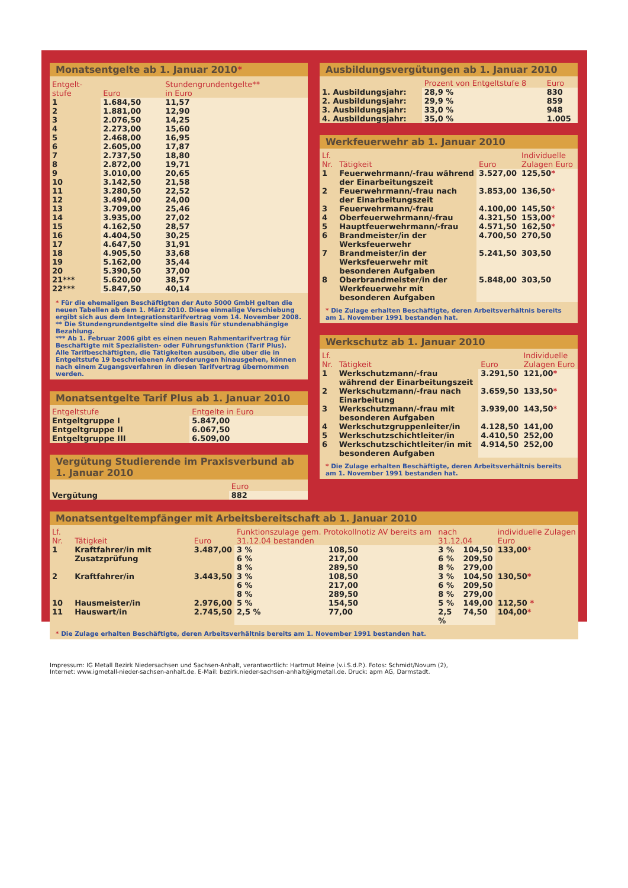Monatsentgelte ab 1. Januar 2010*
| Entgelt- stufe | Euro | Stundengrundentgelte** in Euro |
| --- | --- | --- |
| 1 | 1.684,50 | 11,57 |
| 2 | 1.881,00 | 12,90 |
| 3 | 2.076,50 | 14,25 |
| 4 | 2.273,00 | 15,60 |
| 5 | 2.468,00 | 16,95 |
| 6 | 2.605,00 | 17,87 |
| 7 | 2.737,50 | 18,80 |
| 8 | 2.872,00 | 19,71 |
| 9 | 3.010,00 | 20,65 |
| 10 | 3.142,50 | 21,58 |
| 11 | 3.280,50 | 22,52 |
| 12 | 3.494,00 | 24,00 |
| 13 | 3.709,00 | 25,46 |
| 14 | 3.935,00 | 27,02 |
| 15 | 4.162,50 | 28,57 |
| 16 | 4.404,50 | 30,25 |
| 17 | 4.647,50 | 31,91 |
| 18 | 4.905,50 | 33,68 |
| 19 | 5.162,00 | 35,44 |
| 20 | 5.390,50 | 37,00 |
| 21*** | 5.620,00 | 38,57 |
| 22*** | 5.847,50 | 40,14 |
* Für die ehemaligen Beschäftigten der Auto 5000 GmbH gelten die neuen Tabellen ab dem 1. März 2010. Diese einmalige Verschiebung ergibt sich aus dem Integrationstarifvertrag vom 14. November 2008.
** Die Stundengrundentgelte sind die Basis für stundenabhängige Bezahlung.
*** Ab 1. Februar 2006 gibt es einen neuen Rahmentarifvertrag für Beschäftigte mit Spezialisten- oder Führungsfunktion (Tarif Plus). Alle Tarifbeschäftigten, die Tätigkeiten ausüben, die über die in Entgeltstufe 19 beschriebenen Anforderungen hinausgehen, können nach einem Zugangsverfahren in diesen Tarifvertrag übernommen werden.
Monatsentgelte Tarif Plus ab 1. Januar 2010
| Entgeltstufe | Entgelte in Euro |
| --- | --- |
| Entgeltgruppe I | 5.847,00 |
| Entgeltgruppe II | 6.067,50 |
| Entgeltgruppe III | 6.509,00 |
Vergütung Studierende im Praxisverbund ab 1. Januar 2010
| | Euro |
| --- | --- |
| Vergütung | 882 |
Ausbildungsvergütungen ab 1. Januar 2010
| | Prozent von Entgeltstufe 8 | Euro |
| --- | --- | --- |
| 1. Ausbildungsjahr: | 28,9 % | 830 |
| 2. Ausbildungsjahr: | 29,9 % | 859 |
| 3. Ausbildungsjahr: | 33,0 % | 948 |
| 4. Ausbildungsjahr: | 35,0 % | 1.005 |
Werkfeuerwehr ab 1. Januar 2010
| Lf. Nr. | Tätigkeit | Euro | Individuelle Zulagen Euro |
| --- | --- | --- | --- |
| 1 | Feuerwehrmann/-frau während der Einarbeitungszeit | 3.527,00 | 125,50 * |
| 2 | Feuerwehrmann/-frau nach der Einarbeitungszeit | 3.853,00 | 136,50 * |
| 3 | Feuerwehrmann/-frau | 4.100,00 | 145,50 * |
| 4 | Oberfeuerwehrmann/-frau | 4.321,50 | 153,00 * |
| 5 | Hauptfeuerwehrmann/-frau | 4.571,50 | 162,50 * |
| 6 | Brandmeister/in der Werksfeuerwehr | 4.700,50 | 270,50 |
| 7 | Brandmeister/in der Werksfeuerwehr mit besonderen Aufgaben | 5.241,50 | 303,50 |
| 8 | Oberbrandmeister/in der Werkfeuerwehr mit besonderen Aufgaben | 5.848,00 | 303,50 |
* Die Zulage erhalten Beschäftigte, deren Arbeitsverhältnis bereits am 1. November 1991 bestanden hat.
Werkschutz ab 1. Januar 2010
| Lf. Nr. | Tätigkeit | Euro | Individuelle Zulagen Euro |
| --- | --- | --- | --- |
| 1 | Werkschutzmann/-frau während der Einarbeitungszeit | 3.291,50 | 121,00 * |
| 2 | Werkschutzmann/-frau nach Einarbeitung | 3.659,50 | 133,50 * |
| 3 | Werkschutzmann/-frau mit besonderen Aufgaben | 3.939,00 | 143,50 * |
| 4 | Werkschutzgruppenleiter/in | 4.128,50 | 141,00 |
| 5 | Werkschutzschichtleiter/in | 4.410,50 | 252,00 |
| 6 | Werkschutzschichtleiter/in mit besonderen Aufgaben | 4.914,50 | 252,00 |
* Die Zulage erhalten Beschäftigte, deren Arbeitsverhältnis bereits am 1. November 1991 bestanden hat.
Monatsentgeltempfänger mit Arbeitsbereitschaft ab 1. Januar 2010
| Lf. Nr. | Tätigkeit | Euro | Funktionszulage gem. Protokollnotiz AV bereits am 31.12.04 bestanden | | nach 31.12.04 | | individuelle Zulagen Euro |
| --- | --- | --- | --- | --- | --- | --- | --- |
| 1 | Kraftfahrer/in mit Zusatzprüfung | 3.487,00 | 3 % 6 % 8 % | 108,50 217,00 289,50 | 3 % 6 % 8 % | 104,50 209,50 279,00 | 133,00 * |
| 2 | Kraftfahrer/in | 3.443,50 | 3 % 6 % 8 % | 108,50 217,00 289,50 | 3 % 6 % 8 % | 104,50 209,50 279,00 | 130,50 * |
| 10 | Hausmeister/in | 2.976,00 | 5 % | 154,50 | 5 % | 149,00 | 112,50 * |
| 11 | Hauswart/in | 2.745,50 | 2,5 % | 77,00 | 2,5 % | 74,50 | 104,00 * |
* Die Zulage erhalten Beschäftigte, deren Arbeitsverhältnis bereits am 1. November 1991 bestanden hat.
Impressum: IG Metall Bezirk Niedersachsen und Sachsen-Anhalt, verantwortlich: Hartmut Meine (v.i.S.d.P.). Fotos: Schmidt/Novum (2),
Internet: www.igmetall-nieder-sachsen-anhalt.de. E-Mail: bezirk.nieder-sachsen-anhalt@igmetall.de. Druck: apm AG, Darmstadt.